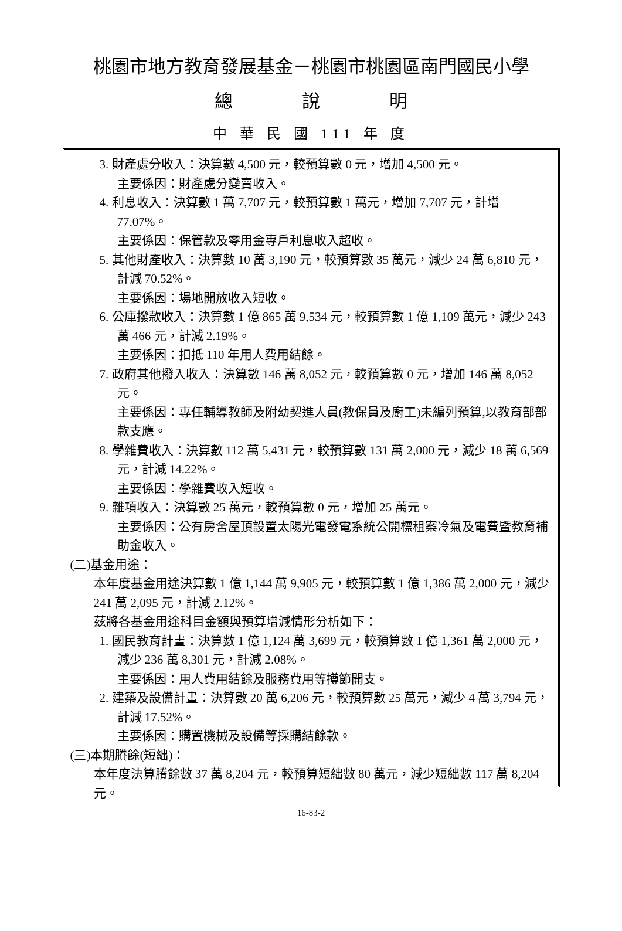桃園市地方教育發展基金－桃園市桃園區南門國民小學
總 說 明
中 華 民 國 111 年 度
3. 財產處分收入：決算數 4,500 元，較預算數 0 元，增加 4,500 元。
主要係因：財產處分變賣收入。
4. 利息收入：決算數 1 萬 7,707 元，較預算數 1 萬元，增加 7,707 元，計增 77.07%。
主要係因：保管款及零用金專戶利息收入超收。
5. 其他財產收入：決算數 10 萬 3,190 元，較預算數 35 萬元，減少 24 萬 6,810 元，計減 70.52%。
主要係因：場地開放收入短收。
6. 公庫撥款收入：決算數 1 億 865 萬 9,534 元，較預算數 1 億 1,109 萬元，減少 243 萬 466 元，計減 2.19%。
主要係因：扣抵 110 年用人費用結餘。
7. 政府其他撥入收入：決算數 146 萬 8,052 元，較預算數 0 元，增加 146 萬 8,052 元。
主要係因：專任輔導教師及附幼契進人員(教保員及廚工)未編列預算,以教育部部款支應。
8. 學雜費收入：決算數 112 萬 5,431 元，較預算數 131 萬 2,000 元，減少 18 萬 6,569 元，計減 14.22%。
主要係因：學雜費收入短收。
9. 雜項收入：決算數 25 萬元，較預算數 0 元，增加 25 萬元。
主要係因：公有房舍屋頂設置太陽光電發電系統公開標租案冷氣及電費暨教育補助金收入。
(二)基金用途：
本年度基金用途決算數 1 億 1,144 萬 9,905 元，較預算數 1 億 1,386 萬 2,000 元，減少 241 萬 2,095 元，計減 2.12%。
茲將各基金用途科目金額與預算增減情形分析如下：
1. 國民教育計畫：決算數 1 億 1,124 萬 3,699 元，較預算數 1 億 1,361 萬 2,000 元，減少 236 萬 8,301 元，計減 2.08%。
主要係因：用人費用結餘及服務費用等撙節開支。
2. 建築及設備計畫：決算數 20 萬 6,206 元，較預算數 25 萬元，減少 4 萬 3,794 元，計減 17.52%。
主要係因：購置機械及設備等採購結餘款。
(三)本期賸餘(短絀)：
本年度決算賸餘數 37 萬 8,204 元，較預算短絀數 80 萬元，減少短絀數 117 萬 8,204 元。
16-83-2